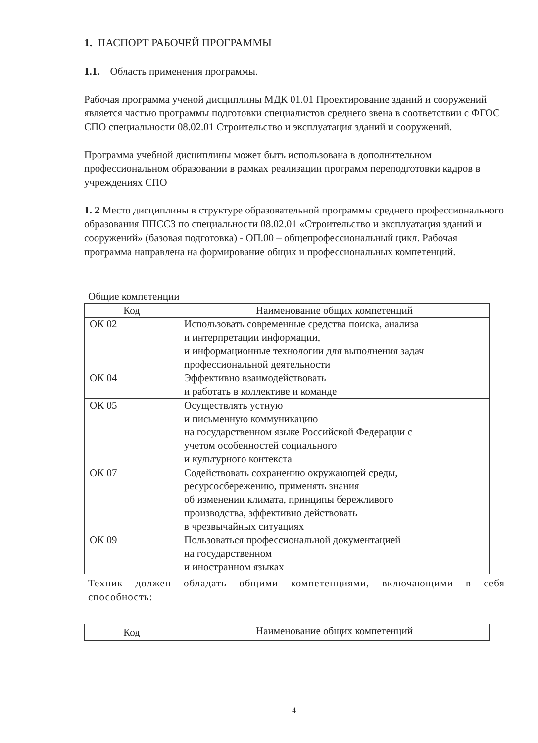1. ПАСПОРТ РАБОЧЕЙ ПРОГРАММЫ
1.1. Область применения программы.
Рабочая программа ученой дисциплины МДК 01.01 Проектирование зданий и сооружений является частью программы подготовки специалистов среднего звена в соответствии с ФГОС СПО специальности 08.02.01 Строительство и эксплуатация зданий и сооружений.
Программа учебной дисциплины может быть использована в дополнительном профессиональном образовании в рамках реализации программ переподготовки кадров в учреждениях СПО
1. 2 Место дисциплины в структуре образовательной программы среднего профессионального образования ППССЗ по специальности 08.02.01 «Строительство и эксплуатация зданий и сооружений» (базовая подготовка) - ОП.00 – общепрофессиональный цикл. Рабочая программа направлена на формирование общих и профессиональных компетенций.
Общие компетенции
| Код | Наименование общих компетенций |
| ОК 02 | Использовать современные средства поиска, анализа и интерпретации информации, и информационные технологии для выполнения задач профессиональной деятельности |
| ОК 04 | Эффективно взаимодействовать и работать в коллективе и команде |
| ОК 05 | Осуществлять устную и письменную коммуникацию на государственном языке Российской Федерации с учетом особенностей социального и культурного контекста |
| ОК 07 | Содействовать сохранению окружающей среды, ресурсосбережению, применять знания об изменении климата, принципы бережливого производства, эффективно действовать в чрезвычайных ситуациях |
| ОК 09 | Пользоваться профессиональной документацией на государственном и иностранном языках |
Техник должен обладать общими компетенциями, включающими в себя способность:
| Код | Наименование общих компетенций |
4